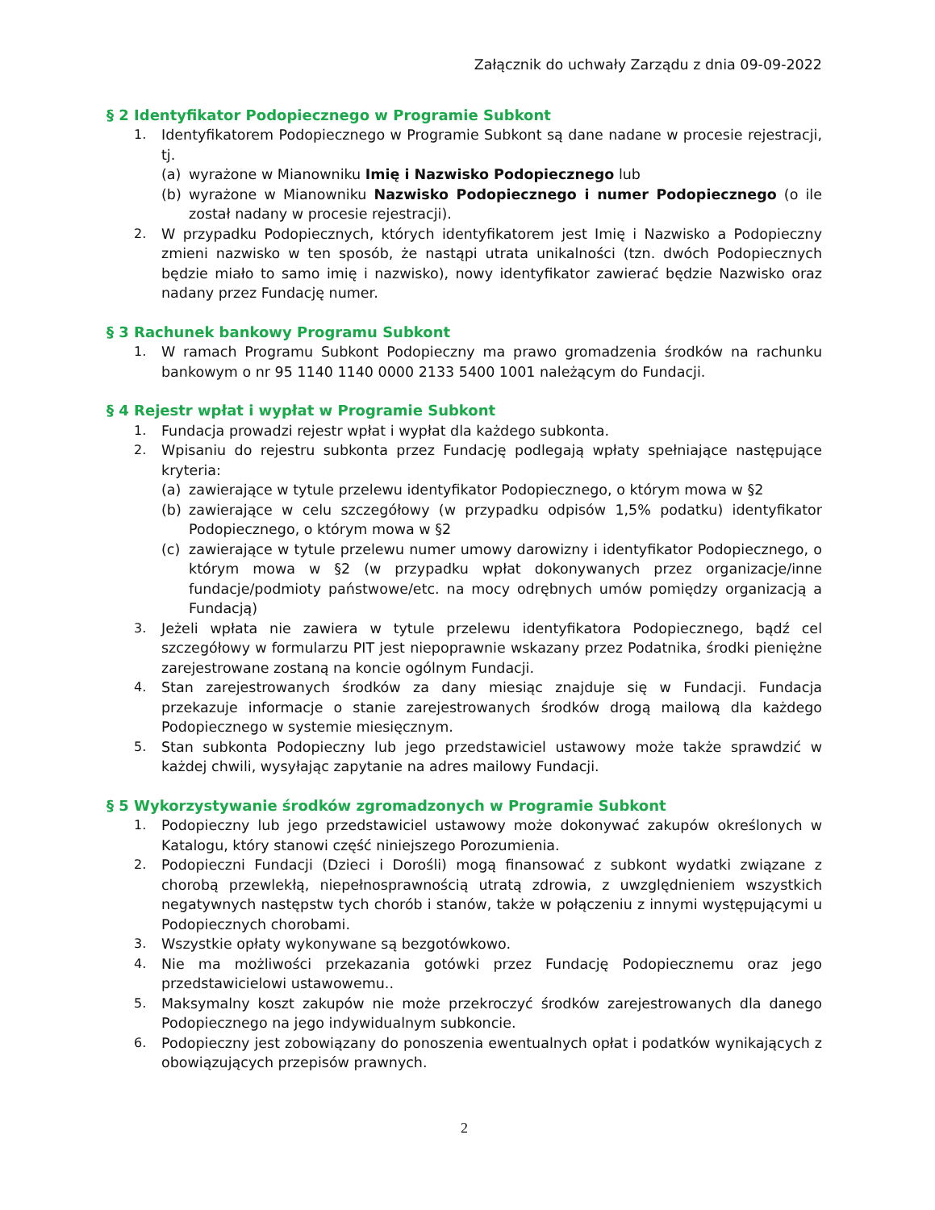Załącznik do uchwały Zarządu z dnia 09-09-2022
§ 2 Identyfikator Podopiecznego w Programie Subkont
1. Identyfikatorem Podopiecznego w Programie Subkont są dane nadane w procesie rejestracji, tj.
(a) wyrażone w Mianowniku Imię i Nazwisko Podopiecznego lub
(b) wyrażone w Mianowniku Nazwisko Podopiecznego i numer Podopiecznego (o ile został nadany w procesie rejestracji).
2. W przypadku Podopiecznych, których identyfikatorem jest Imię i Nazwisko a Podopieczny zmieni nazwisko w ten sposób, że nastąpi utrata unikalności (tzn. dwóch Podopiecznych będzie miało to samo imię i nazwisko), nowy identyfikator zawierać będzie Nazwisko oraz nadany przez Fundację numer.
§ 3 Rachunek bankowy Programu Subkont
1. W ramach Programu Subkont Podopieczny ma prawo gromadzenia środków na rachunku bankowym o nr 95 1140 1140 0000 2133 5400 1001 należącym do Fundacji.
§ 4 Rejestr wpłat i wypłat w Programie Subkont
1. Fundacja prowadzi rejestr wpłat i wypłat dla każdego subkonta.
2. Wpisaniu do rejestru subkonta przez Fundację podlegają wpłaty spełniające następujące kryteria:
(a) zawierające w tytule przelewu identyfikator Podopiecznego, o którym mowa w §2
(b) zawierające w celu szczegółowy (w przypadku odpisów 1,5% podatku) identyfikator Podopiecznego, o którym mowa w §2
(c) zawierające w tytule przelewu numer umowy darowizny i identyfikator Podopiecznego, o którym mowa w §2 (w przypadku wpłat dokonywanych przez organizacje/inne fundacje/podmioty państwowe/etc. na mocy odrębnych umów pomiędzy organizacją a Fundacją)
3. Jeżeli wpłata nie zawiera w tytule przelewu identyfikatora Podopiecznego, bądź cel szczegółowy w formularzu PIT jest niepoprawnie wskazany przez Podatnika, środki pieniężne zarejestrowane zostaną na koncie ogólnym Fundacji.
4. Stan zarejestrowanych środków za dany miesiąc znajduje się w Fundacji. Fundacja przekazuje informacje o stanie zarejestrowanych środków drogą mailową dla każdego Podopiecznego w systemie miesięcznym.
5. Stan subkonta Podopieczny lub jego przedstawiciel ustawowy może także sprawdzić w każdej chwili, wysyłając zapytanie na adres mailowy Fundacji.
§ 5 Wykorzystywanie środków zgromadzonych w Programie Subkont
1. Podopieczny lub jego przedstawiciel ustawowy może dokonywać zakupów określonych w Katalogu, który stanowi część niniejszego Porozumienia.
2. Podopieczni Fundacji (Dzieci i Dorośli) mogą finansować z subkont wydatki związane z chorobą przewlekłą, niepełnosprawnością utratą zdrowia, z uwzględnieniem wszystkich negatywnych następstw tych chorób i stanów, także w połączeniu z innymi występującymi u Podopiecznych chorobami.
3. Wszystkie opłaty wykonywane są bezgotówkowo.
4. Nie ma możliwości przekazania gotówki przez Fundację Podopiecznemu oraz jego przedstawicielowi ustawowemu..
5. Maksymalny koszt zakupów nie może przekroczyć środków zarejestrowanych dla danego Podopiecznego na jego indywidualnym subkoncie.
6. Podopieczny jest zobowiązany do ponoszenia ewentualnych opłat i podatków wynikających z obowiązujących przepisów prawnych.
2